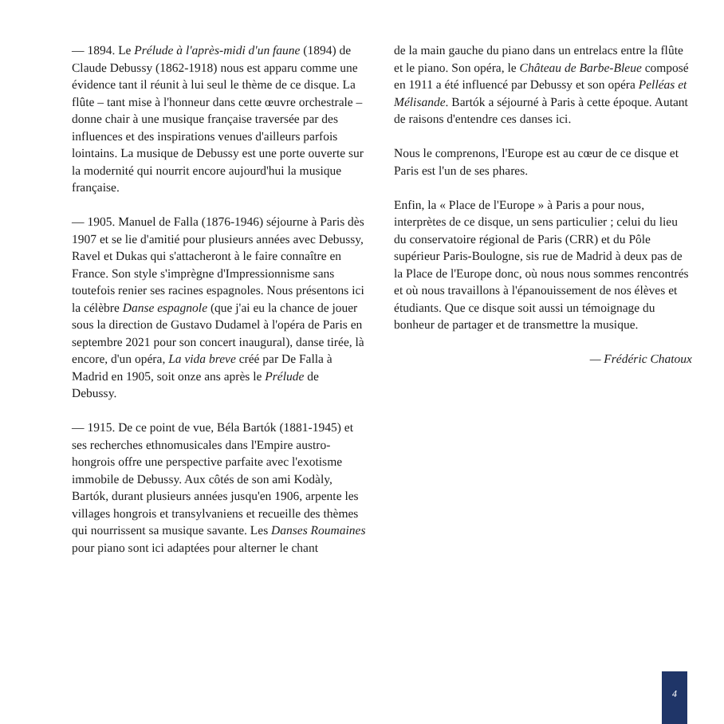— 1894. Le Prélude à l'après-midi d'un faune (1894) de Claude Debussy (1862-1918) nous est apparu comme une évidence tant il réunit à lui seul le thème de ce disque. La flûte – tant mise à l'honneur dans cette œuvre orchestrale – donne chair à une musique française traversée par des influences et des inspirations venues d'ailleurs parfois lointains. La musique de Debussy est une porte ouverte sur la modernité qui nourrit encore aujourd'hui la musique française.
— 1905. Manuel de Falla (1876-1946) séjourne à Paris dès 1907 et se lie d'amitié pour plusieurs années avec Debussy, Ravel et Dukas qui s'attacheront à le faire connaître en France. Son style s'imprègne d'Impressionnisme sans toutefois renier ses racines espagnoles. Nous présentons ici la célèbre Danse espagnole (que j'ai eu la chance de jouer sous la direction de Gustavo Dudamel à l'opéra de Paris en septembre 2021 pour son concert inaugural), danse tirée, là encore, d'un opéra, La vida breve créé par De Falla à Madrid en 1905, soit onze ans après le Prélude de Debussy.
— 1915. De ce point de vue, Béla Bartók (1881-1945) et ses recherches ethnomusicales dans l'Empire austro-hongrois offre une perspective parfaite avec l'exotisme immobile de Debussy. Aux côtés de son ami Kodàly, Bartók, durant plusieurs années jusqu'en 1906, arpente les villages hongrois et transylvaniens et recueille des thèmes qui nourrissent sa musique savante. Les Danses Roumaines pour piano sont ici adaptées pour alterner le chant
de la main gauche du piano dans un entrelacs entre la flûte et le piano. Son opéra, le Château de Barbe-Bleue composé en 1911 a été influencé par Debussy et son opéra Pelléas et Mélisande. Bartók a séjourné à Paris à cette époque. Autant de raisons d'entendre ces danses ici.
Nous le comprenons, l'Europe est au cœur de ce disque et Paris est l'un de ses phares.
Enfin, la « Place de l'Europe » à Paris a pour nous, interprètes de ce disque, un sens particulier ; celui du lieu du conservatoire régional de Paris (CRR) et du Pôle supérieur Paris-Boulogne, sis rue de Madrid à deux pas de la Place de l'Europe donc, où nous nous sommes rencontrés et où nous travaillons à l'épanouissement de nos élèves et étudiants. Que ce disque soit aussi un témoignage du bonheur de partager et de transmettre la musique.
— Frédéric Chatoux
4